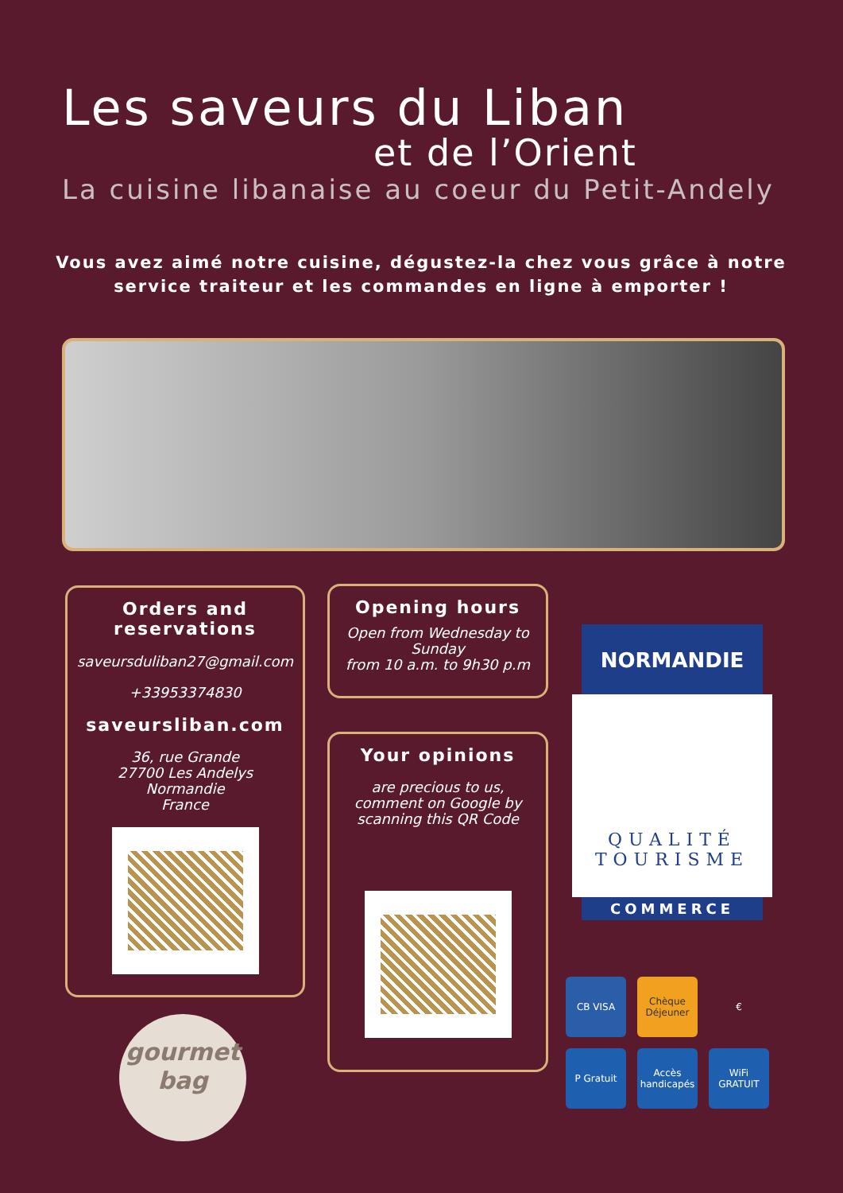Les saveurs du Liban
et de l’Orient
La cuisine libanaise au coeur du Petit-Andely
Vous avez aimé notre cuisine, dégustez-la chez vous grâce à notre service traiteur et les commandes en ligne à emporter !
Orders and
reservations
saveursduliban27@gmail.com
+33953374830
saveursliban.com
36, rue Grande
27700 Les Andelys
Normandie
France
Opening hours
Open from Wednesday to Sunday
from 10 a.m. to 9h30 p.m
Your opinions
are precious to us,
comment on Google by
scanning this QR Code
NORMANDIE
QUALITÉ
TOURISME
COMMERCE
CB VISA
Chèque Déjeuner
€
P Gratuit
Accès handicapés
WiFi GRATUIT
gourmet
bag